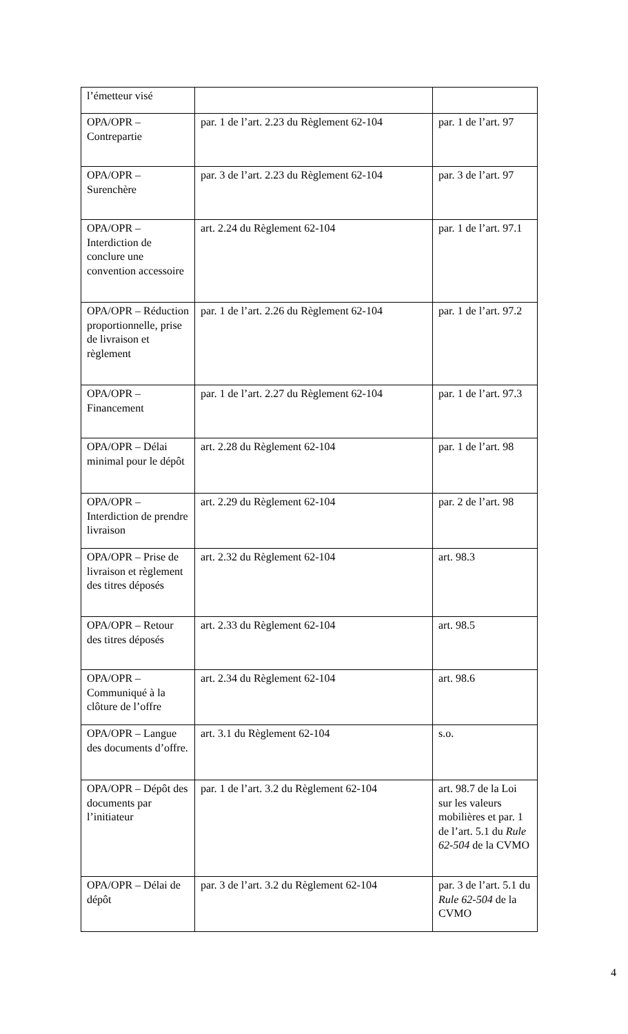| l’émetteur visé | | |
| OPA/OPR – Contrepartie | par. 1 de l’art. 2.23 du Règlement 62-104 | par. 1 de l’art. 97 |
| OPA/OPR – Surenchère | par. 3 de l’art. 2.23 du Règlement 62-104 | par. 3 de l’art. 97 |
| OPA/OPR – Interdiction de conclure une convention accessoire | art. 2.24 du Règlement 62-104 | par. 1 de l’art. 97.1 |
| OPA/OPR – Réduction proportionnelle, prise de livraison et règlement | par. 1 de l’art. 2.26 du Règlement 62-104 | par. 1 de l’art. 97.2 |
| OPA/OPR – Financement | par. 1 de l’art. 2.27 du Règlement 62-104 | par. 1 de l’art. 97.3 |
| OPA/OPR – Délai minimal pour le dépôt | art. 2.28 du Règlement 62-104 | par. 1 de l’art. 98 |
| OPA/OPR – Interdiction de prendre livraison | art. 2.29 du Règlement 62-104 | par. 2 de l’art. 98 |
| OPA/OPR – Prise de livraison et règlement des titres déposés | art. 2.32 du Règlement 62-104 | art. 98.3 |
| OPA/OPR – Retour des titres déposés | art. 2.33 du Règlement 62-104 | art. 98.5 |
| OPA/OPR – Communiqué à la clôture de l’offre | art. 2.34 du Règlement 62-104 | art. 98.6 |
| OPA/OPR – Langue des documents d’offre. | art. 3.1 du Règlement 62-104 | s.o. |
| OPA/OPR – Dépôt des documents par l’initiateur | par. 1 de l’art. 3.2 du Règlement 62-104 | art. 98.7 de la Loi sur les valeurs mobilières et par. 1 de l’art. 5.1 du Rule 62-504 de la CVMO |
| OPA/OPR – Délai de dépôt | par. 3 de l’art. 3.2 du Règlement 62-104 | par. 3 de l’art. 5.1 du Rule 62-504 de la CVMO |
4